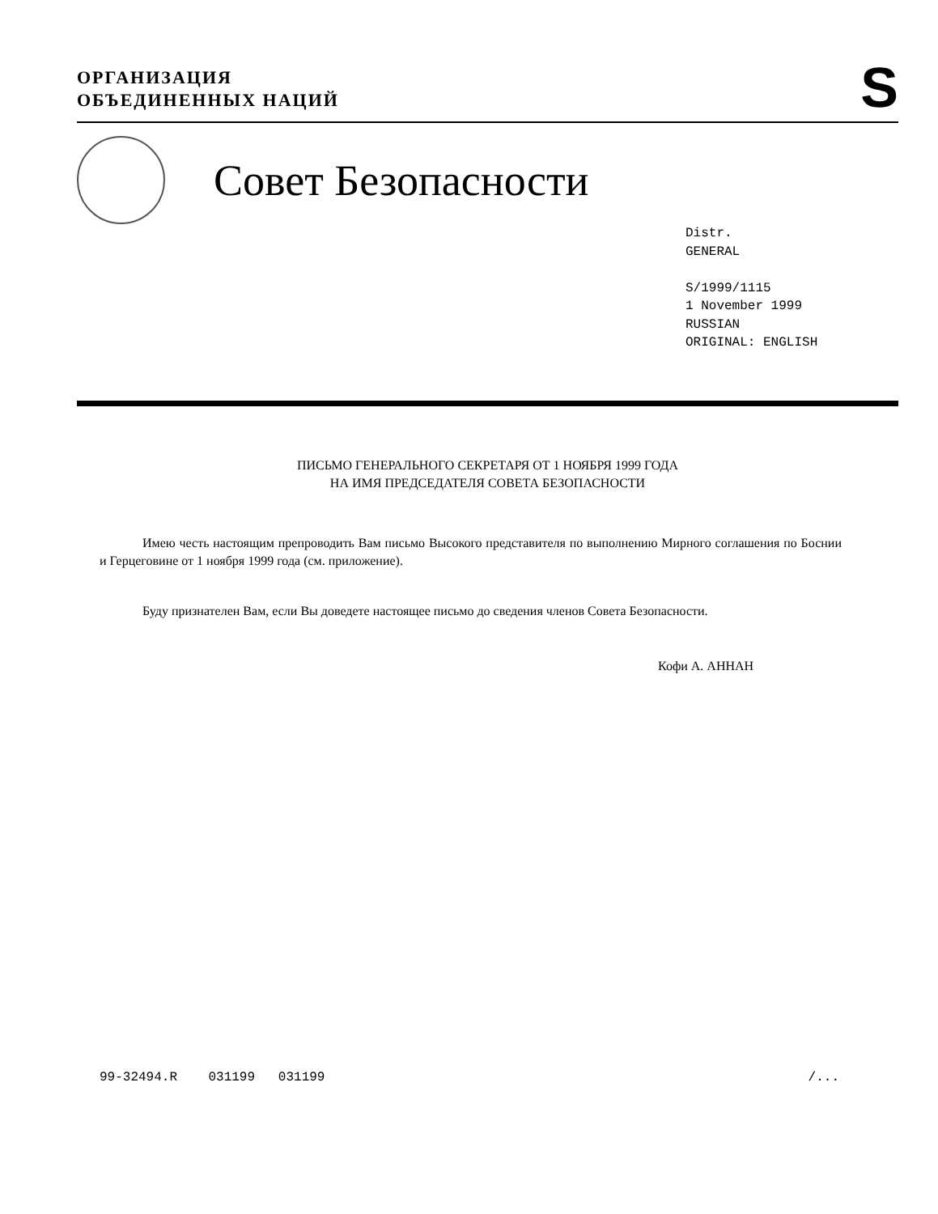ОРГАНИЗАЦИЯ
ОБЪЕДИНЕННЫХ НАЦИЙ
S
Совет Безопасности
Distr.
GENERAL
S/1999/1115
1 November 1999
RUSSIAN
ORIGINAL: ENGLISH
ПИСЬМО ГЕНЕРАЛЬНОГО СЕКРЕТАРЯ ОТ 1 НОЯБРЯ 1999 ГОДА
НА ИМЯ ПРЕДСЕДАТЕЛЯ СОВЕТА БЕЗОПАСНОСТИ
Имею честь настоящим препроводить Вам письмо Высокого представителя по выполнению Мирного соглашения по Боснии и Герцеговине от 1 ноября 1999 года (см. приложение).
Буду признателен Вам, если Вы доведете настоящее письмо до сведения членов Совета Безопасности.
Кофи А. АННАН
99-32494.R 031199 031199 /...